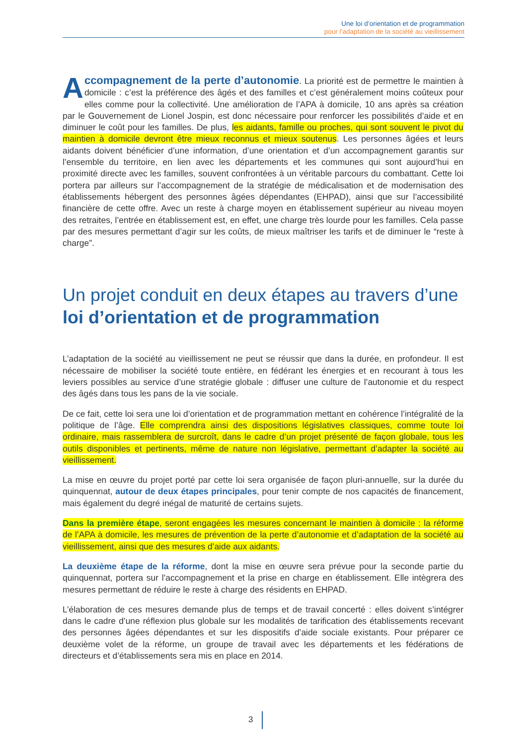Une loi d’orientation et de programmation
pour l’adaptation de la société au vieillissement
Accompagnement de la perte d’autonomie. La priorité est de permettre le maintien à domicile : c’est la préférence des âgés et des familles et c’est généralement moins coûteux pour elles comme pour la collectivité. Une amélioration de l’APA à domicile, 10 ans après sa création par le Gouvernement de Lionel Jospin, est donc nécessaire pour renforcer les possibilités d’aide et en diminuer le coût pour les familles. De plus, les aidants, famille ou proches, qui sont souvent le pivot du maintien à domicile devront être mieux reconnus et mieux soutenus. Les personnes âgées et leurs aidants doivent bénéficier d’une information, d’une orientation et d’un accompagnement garantis sur l’ensemble du territoire, en lien avec les départements et les communes qui sont aujourd’hui en proximité directe avec les familles, souvent confrontées à un véritable parcours du combattant. Cette loi portera par ailleurs sur l’accompagnement de la stratégie de médicalisation et de modernisation des établissements hébergent des personnes âgées dépendantes (EHPAD), ainsi que sur l’accessibilité financière de cette offre. Avec un reste à charge moyen en établissement supérieur au niveau moyen des retraites, l’entrée en établissement est, en effet, une charge très lourde pour les familles. Cela passe par des mesures permettant d’agir sur les coûts, de mieux maîtriser les tarifs et de diminuer le “reste à charge”.
Un projet conduit en deux étapes au travers d’une loi d’orientation et de programmation
L’adaptation de la société au vieillissement ne peut se réussir que dans la durée, en profondeur. Il est nécessaire de mobiliser la société toute entière, en fédérant les énergies et en recourant à tous les leviers possibles au service d’une stratégie globale : diffuser une culture de l’autonomie et du respect des âgés dans tous les pans de la vie sociale.
De ce fait, cette loi sera une loi d’orientation et de programmation mettant en cohérence l’intégralité de la politique de l’âge. Elle comprendra ainsi des dispositions législatives classiques, comme toute loi ordinaire, mais rassemblera de surcroît, dans le cadre d’un projet présenté de façon globale, tous les outils disponibles et pertinents, même de nature non législative, permettant d’adapter la société au vieillissement.
La mise en œuvre du projet porté par cette loi sera organisée de façon pluri-annuelle, sur la durée du quinquennat, autour de deux étapes principales, pour tenir compte de nos capacités de financement, mais également du degré inégal de maturité de certains sujets.
Dans la première étape, seront engagées les mesures concernant le maintien à domicile : la réforme de l’APA à domicile, les mesures de prévention de la perte d’autonomie et d’adaptation de la société au vieillissement, ainsi que des mesures d’aide aux aidants.
La deuxième étape de la réforme, dont la mise en œuvre sera prévue pour la seconde partie du quinquennat, portera sur l’accompagnement et la prise en charge en établissement. Elle intègrera des mesures permettant de réduire le reste à charge des résidents en EHPAD.
L’élaboration de ces mesures demande plus de temps et de travail concerté : elles doivent s’intégrer dans le cadre d’une réflexion plus globale sur les modalités de tarification des établissements recevant des personnes âgées dépendantes et sur les dispositifs d’aide sociale existants. Pour préparer ce deuxième volet de la réforme, un groupe de travail avec les départements et les fédérations de directeurs et d’établissements sera mis en place en 2014.
3